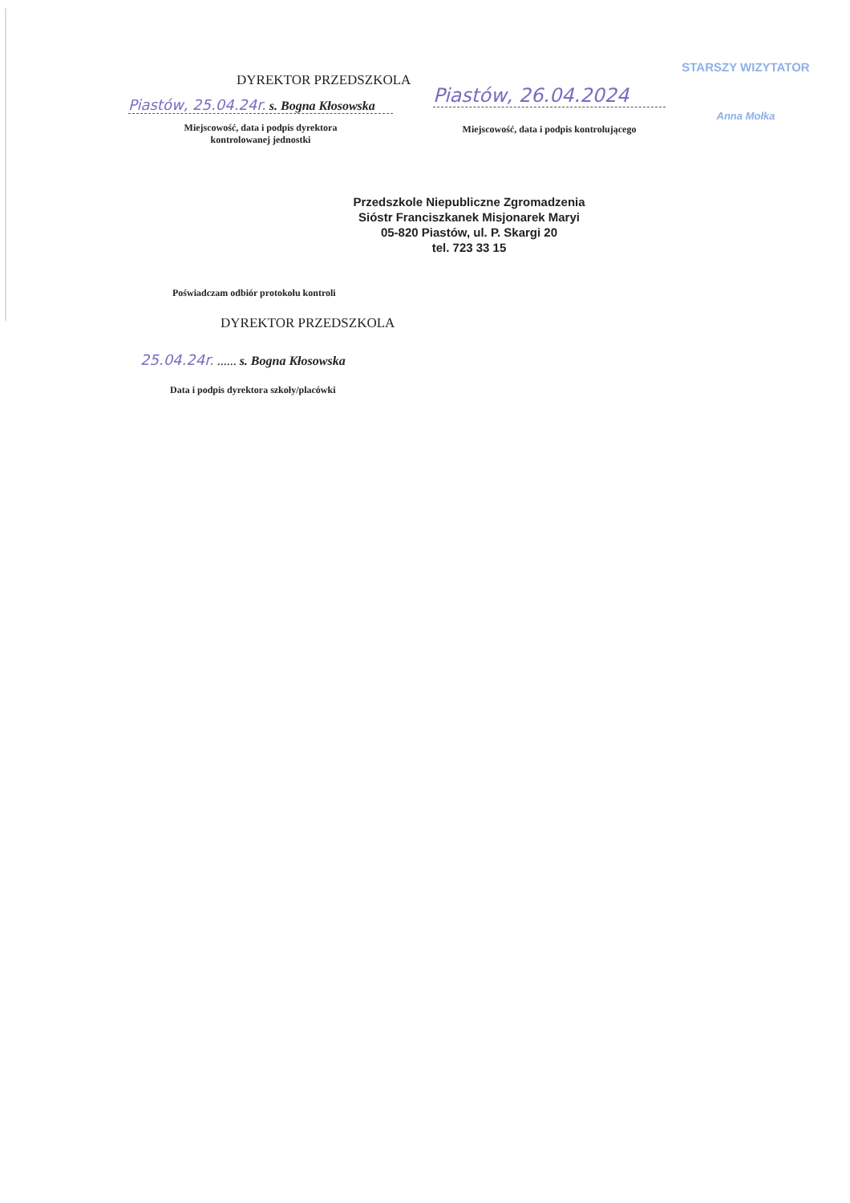DYREKTOR PRZEDSZKOLA
Piastów, 25.04.24r. s. Bogna Kłosowska
Miejscowość, data i podpis dyrektora
kontrolowanej jednostki
Piastów, 26.04.2024
Miejscowość, data i podpis kontrolującego
STARSZY WIZYTATOR
Anna Mołka
Przedszkole Niepubliczne Zgromadzenia
Sióstr Franciszkanek Misjonarek Maryi
05-820 Piastów, ul. P. Skargi 20
tel. 723 33 15
Poświadczam odbiór protokołu kontroli
DYREKTOR PRZEDSZKOLA
25.04.24r. ...... s. Bogna Kłosowska
Data i podpis dyrektora szkoły/placówki